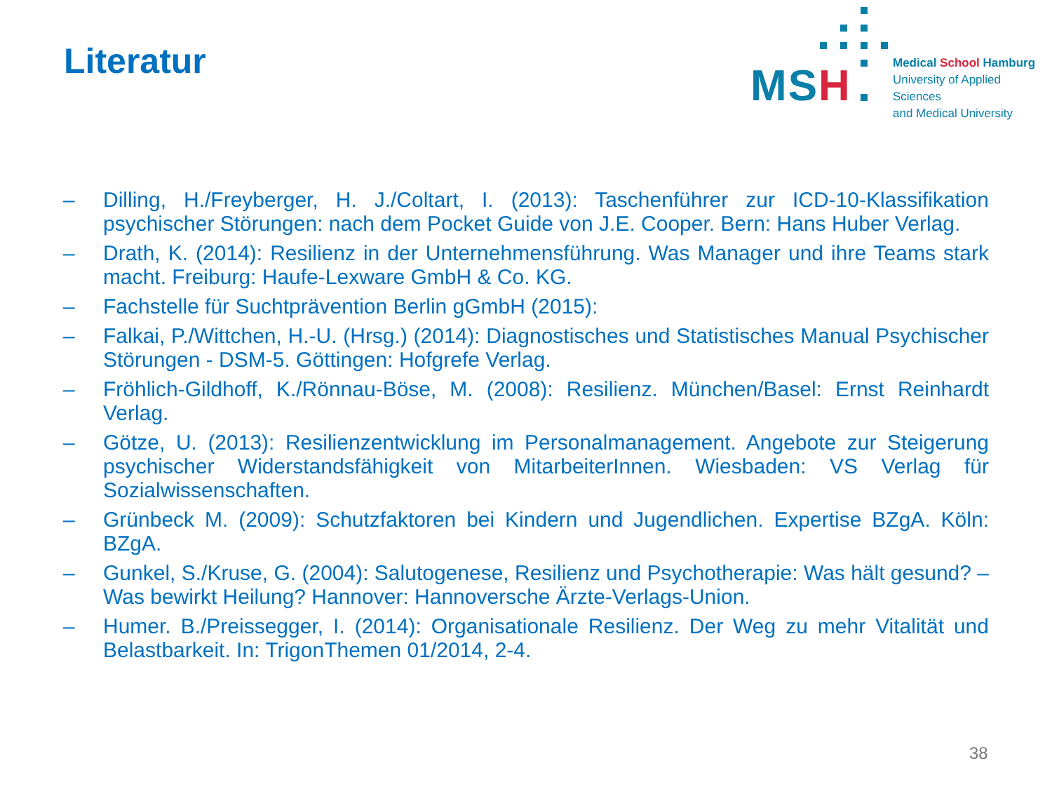Literatur
MSH
Medical School Hamburg
University of Applied Sciences
and Medical University
– Dilling, H./Freyberger, H. J./Coltart, I. (2013): Taschenführer zur ICD-10-Klassifikation psychischer Störungen: nach dem Pocket Guide von J.E. Cooper. Bern: Hans Huber Verlag.
– Drath, K. (2014): Resilienz in der Unternehmensführung. Was Manager und ihre Teams stark macht. Freiburg: Haufe-Lexware GmbH & Co. KG.
– Fachstelle für Suchtprävention Berlin gGmbH (2015):
– Falkai, P./Wittchen, H.-U. (Hrsg.) (2014): Diagnostisches und Statistisches Manual Psychischer Störungen - DSM-5. Göttingen: Hofgrefe Verlag.
– Fröhlich-Gildhoff, K./Rönnau-Böse, M. (2008): Resilienz. München/Basel: Ernst Reinhardt Verlag.
– Götze, U. (2013): Resilienzentwicklung im Personalmanagement. Angebote zur Steigerung psychischer Widerstandsfähigkeit von MitarbeiterInnen. Wiesbaden: VS Verlag für Sozialwissenschaften.
– Grünbeck M. (2009): Schutzfaktoren bei Kindern und Jugendlichen. Expertise BZgA. Köln: BZgA.
– Gunkel, S./Kruse, G. (2004): Salutogenese, Resilienz und Psychotherapie: Was hält gesund? – Was bewirkt Heilung? Hannover: Hannoversche Ärzte-Verlags-Union.
– Humer. B./Preissegger, I. (2014): Organisationale Resilienz. Der Weg zu mehr Vitalität und Belastbarkeit. In: TrigonThemen 01/2014, 2-4.
38